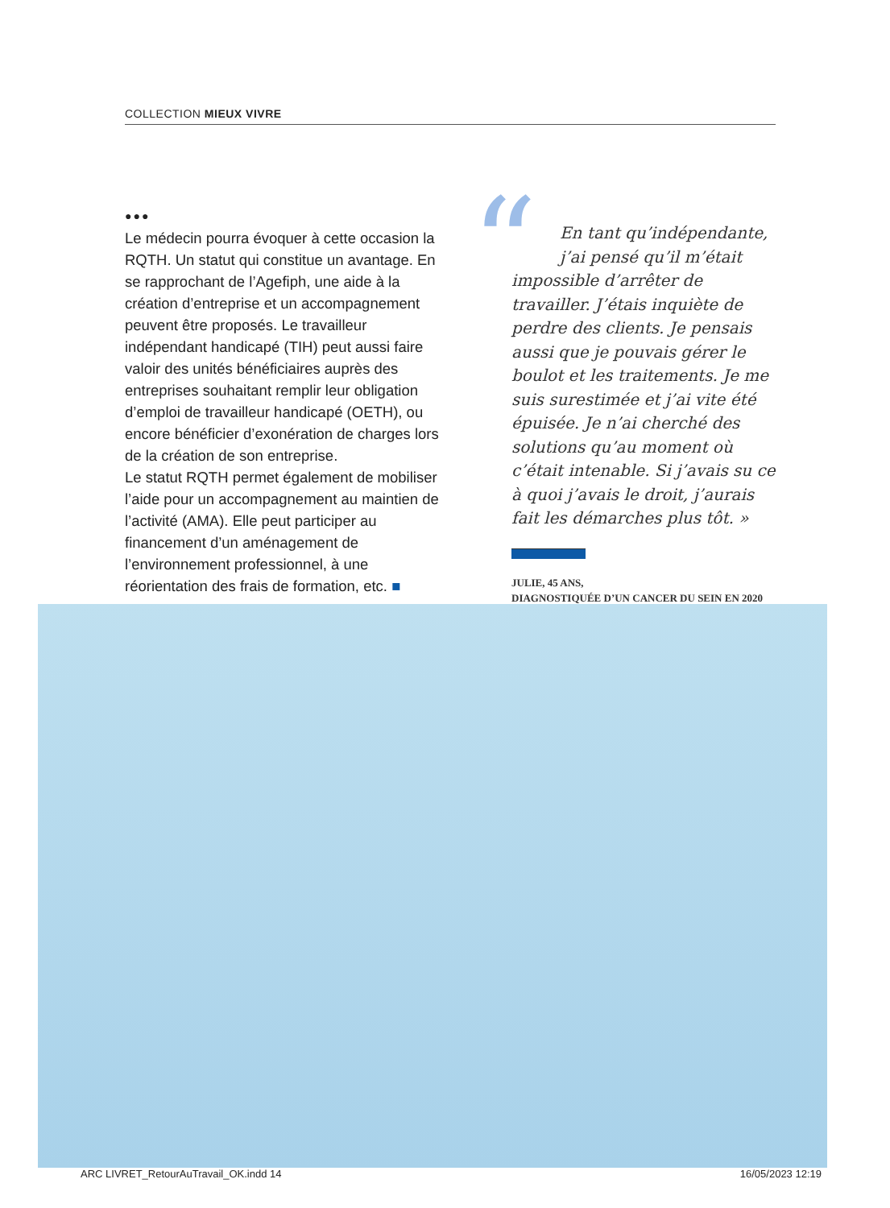COLLECTION MIEUX VIVRE
●●●
Le médecin pourra évoquer à cette occasion la RQTH. Un statut qui constitue un avantage. En se rapprochant de l’Agefiph, une aide à la création d’entreprise et un accompagnement peuvent être proposés. Le travailleur indépendant handicapé (TIH) peut aussi faire valoir des unités bénéficiaires auprès des entreprises souhaitant remplir leur obligation d’emploi de travailleur handicapé (OETH), ou encore bénéficier d’exonération de charges lors de la création de son entreprise.
Le statut RQTH permet également de mobiliser l’aide pour un accompagnement au maintien de l’activité (AMA). Elle peut participer au financement d’un aménagement de l’environnement professionnel, à une réorientation des frais de formation, etc. ■
“
En tant qu’indépendante, j’ai pensé qu’il m’était
impossible d’arrêter de travailler. J’étais inquiète de perdre des clients. Je pensais aussi que je pouvais gérer le boulot et les traitements. Je me suis surestimée et j’ai vite été épuisée. Je n’ai cherché des solutions qu’au moment où c’était intenable. Si j’avais su ce à quoi j’avais le droit, j’aurais fait les démarches plus tôt. »
JULIE, 45 ANS,
DIAGNOSTIQUÉE D’UN CANCER DU SEIN EN 2020
ARC LIVRET_RetourAuTravail_OK.indd 14 16/05/2023 12:19